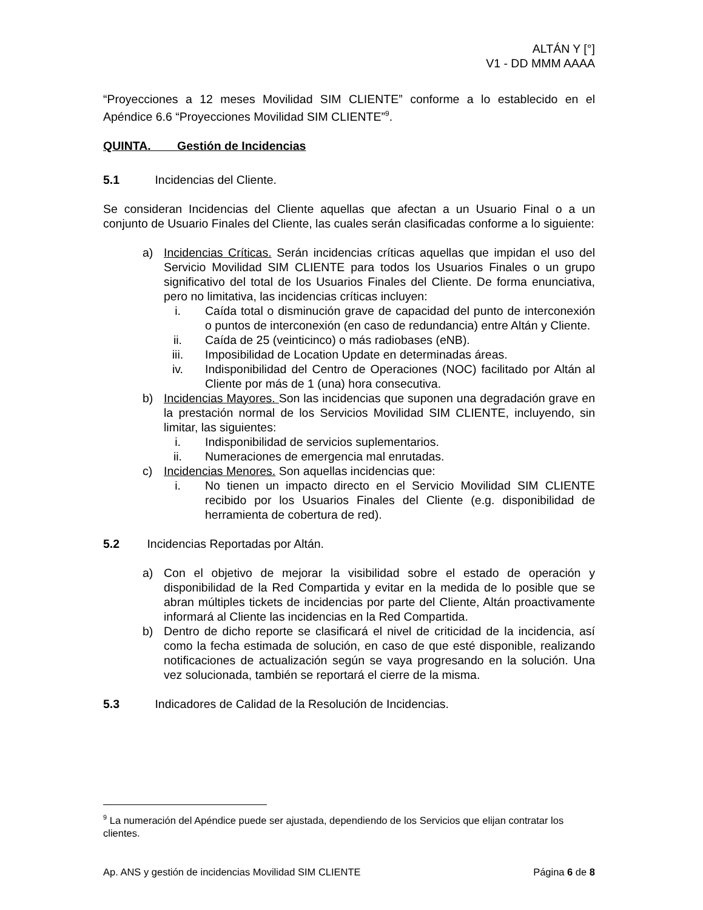ALTÁN Y [°]
V1 - DD MMM AAAA
“Proyecciones a 12 meses Movilidad SIM CLIENTE” conforme a lo establecido en el Apéndice 6.6 “Proyecciones Movilidad SIM CLIENTE”<sup>9</sup>.
QUINTA. Gestión de Incidencias
5.1 Incidencias del Cliente.
Se consideran Incidencias del Cliente aquellas que afectan a un Usuario Final o a un conjunto de Usuario Finales del Cliente, las cuales serán clasificadas conforme a lo siguiente:
a) Incidencias Críticas. Serán incidencias críticas aquellas que impidan el uso del Servicio Movilidad SIM CLIENTE para todos los Usuarios Finales o un grupo significativo del total de los Usuarios Finales del Cliente. De forma enunciativa, pero no limitativa, las incidencias críticas incluyen:
i. Caída total o disminución grave de capacidad del punto de interconexión o puntos de interconexión (en caso de redundancia) entre Altán y Cliente.
ii. Caída de 25 (veinticinco) o más radiobases (eNB).
iii. Imposibilidad de Location Update en determinadas áreas.
iv. Indisponibilidad del Centro de Operaciones (NOC) facilitado por Altán al Cliente por más de 1 (una) hora consecutiva.
b) Incidencias Mayores. Son las incidencias que suponen una degradación grave en la prestación normal de los Servicios Movilidad SIM CLIENTE, incluyendo, sin limitar, las siguientes:
i. Indisponibilidad de servicios suplementarios.
ii. Numeraciones de emergencia mal enrutadas.
c) Incidencias Menores. Son aquellas incidencias que:
i. No tienen un impacto directo en el Servicio Movilidad SIM CLIENTE recibido por los Usuarios Finales del Cliente (e.g. disponibilidad de herramienta de cobertura de red).
5.2 Incidencias Reportadas por Altán.
a) Con el objetivo de mejorar la visibilidad sobre el estado de operación y disponibilidad de la Red Compartida y evitar en la medida de lo posible que se abran múltiples tickets de incidencias por parte del Cliente, Altán proactivamente informará al Cliente las incidencias en la Red Compartida.
b) Dentro de dicho reporte se clasificará el nivel de criticidad de la incidencia, así como la fecha estimada de solución, en caso de que esté disponible, realizando notificaciones de actualización según se vaya progresando en la solución. Una vez solucionada, también se reportará el cierre de la misma.
5.3 Indicadores de Calidad de la Resolución de Incidencias.
<sup>9</sup> La numeración del Apéndice puede ser ajustada, dependiendo de los Servicios que elijan contratar los clientes.
Ap. ANS y gestión de incidencias Movilidad SIM CLIENTE Página 6 de 8